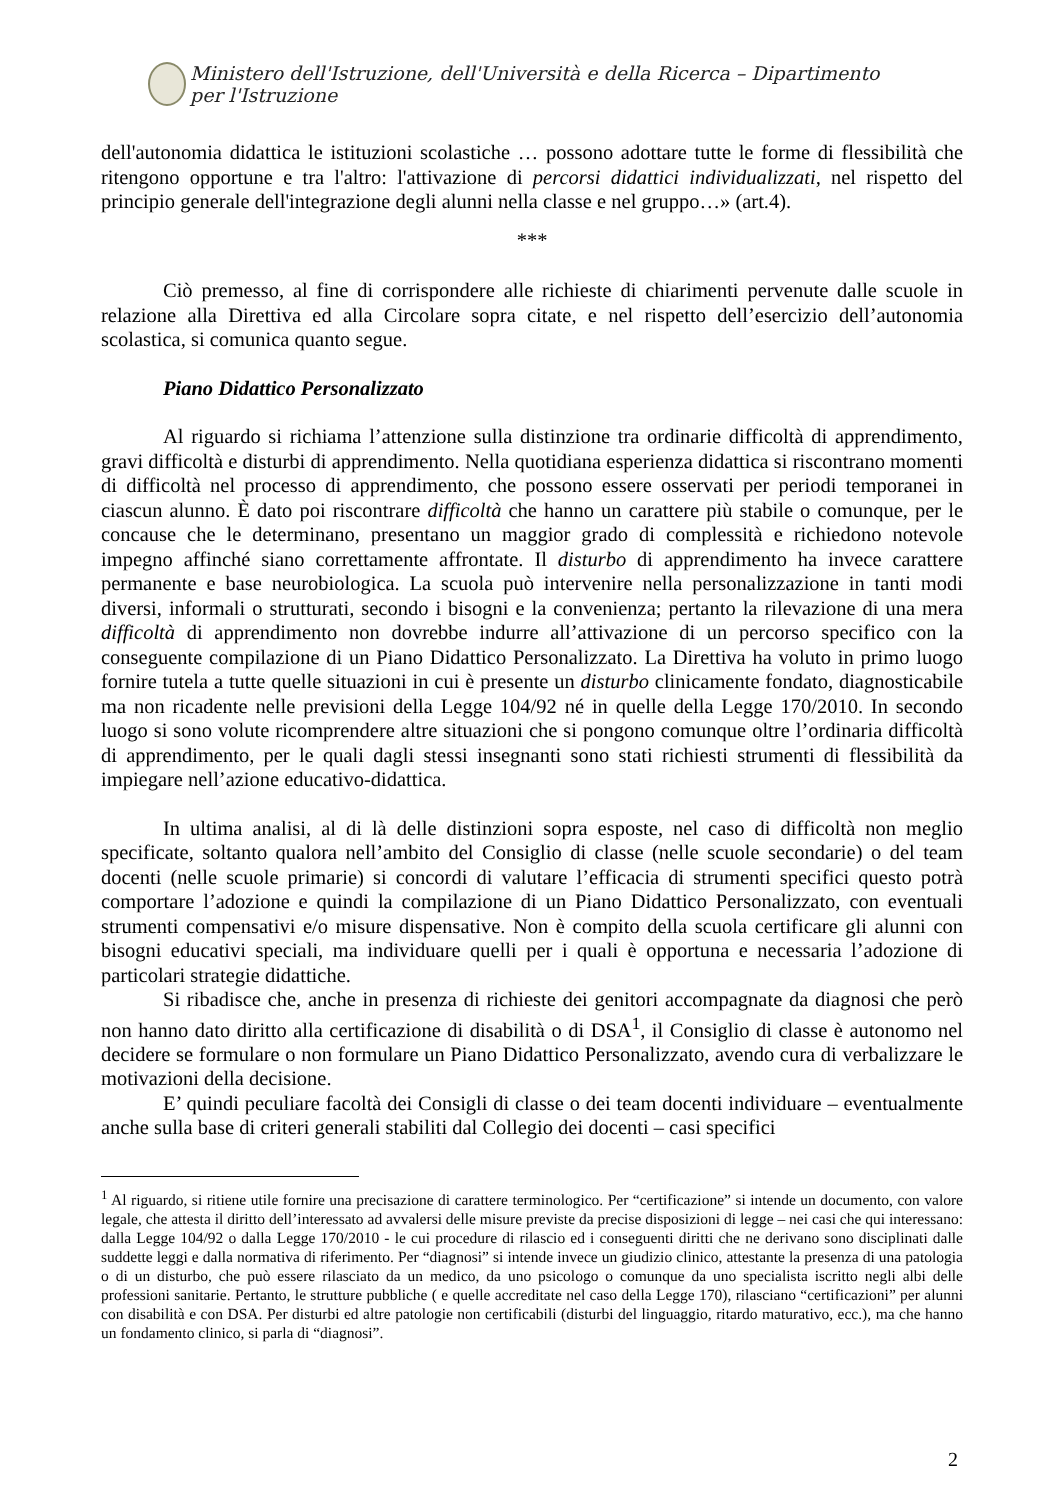Ministero dell'Istruzione, dell'Università e della Ricerca – Dipartimento per l'Istruzione
dell'autonomia didattica le istituzioni scolastiche … possono adottare tutte le forme di flessibilità che ritengono opportune e tra l'altro: l'attivazione di percorsi didattici individualizzati, nel rispetto del principio generale dell'integrazione degli alunni nella classe e nel gruppo…» (art.4).
***
Ciò premesso, al fine di corrispondere alle richieste di chiarimenti pervenute dalle scuole in relazione alla Direttiva ed alla Circolare sopra citate, e nel rispetto dell’esercizio dell’autonomia scolastica, si comunica quanto segue.
Piano Didattico Personalizzato
Al riguardo si richiama l’attenzione sulla distinzione tra ordinarie difficoltà di apprendimento, gravi difficoltà e disturbi di apprendimento. Nella quotidiana esperienza didattica si riscontrano momenti di difficoltà nel processo di apprendimento, che possono essere osservati per periodi temporanei in ciascun alunno. È dato poi riscontrare difficoltà che hanno un carattere più stabile o comunque, per le concause che le determinano, presentano un maggior grado di complessità e richiedono notevole impegno affinché siano correttamente affrontate. Il disturbo di apprendimento ha invece carattere permanente e base neurobiologica. La scuola può intervenire nella personalizzazione in tanti modi diversi, informali o strutturati, secondo i bisogni e la convenienza; pertanto la rilevazione di una mera difficoltà di apprendimento non dovrebbe indurre all’attivazione di un percorso specifico con la conseguente compilazione di un Piano Didattico Personalizzato. La Direttiva ha voluto in primo luogo fornire tutela a tutte quelle situazioni in cui è presente un disturbo clinicamente fondato, diagnosticabile ma non ricadente nelle previsioni della Legge 104/92 né in quelle della Legge 170/2010. In secondo luogo si sono volute ricomprendere altre situazioni che si pongono comunque oltre l’ordinaria difficoltà di apprendimento, per le quali dagli stessi insegnanti sono stati richiesti strumenti di flessibilità da impiegare nell’azione educativo-didattica.
In ultima analisi, al di là delle distinzioni sopra esposte, nel caso di difficoltà non meglio specificate, soltanto qualora nell’ambito del Consiglio di classe (nelle scuole secondarie) o del team docenti (nelle scuole primarie) si concordi di valutare l’efficacia di strumenti specifici questo potrà comportare l’adozione e quindi la compilazione di un Piano Didattico Personalizzato, con eventuali strumenti compensativi e/o misure dispensative. Non è compito della scuola certificare gli alunni con bisogni educativi speciali, ma individuare quelli per i quali è opportuna e necessaria l’adozione di particolari strategie didattiche.
Si ribadisce che, anche in presenza di richieste dei genitori accompagnate da diagnosi che però non hanno dato diritto alla certificazione di disabilità o di DSA<sup>1</sup>, il Consiglio di classe è autonomo nel decidere se formulare o non formulare un Piano Didattico Personalizzato, avendo cura di verbalizzare le motivazioni della decisione.
E’ quindi peculiare facoltà dei Consigli di classe o dei team docenti individuare – eventualmente anche sulla base di criteri generali stabiliti dal Collegio dei docenti – casi specifici
<sup>1</sup> Al riguardo, si ritiene utile fornire una precisazione di carattere terminologico. Per “certificazione” si intende un documento, con valore legale, che attesta il diritto dell’interessato ad avvalersi delle misure previste da precise disposizioni di legge – nei casi che qui interessano: dalla Legge 104/92 o dalla Legge 170/2010 - le cui procedure di rilascio ed i conseguenti diritti che ne derivano sono disciplinati dalle suddette leggi e dalla normativa di riferimento. Per “diagnosi” si intende invece un giudizio clinico, attestante la presenza di una patologia o di un disturbo, che può essere rilasciato da un medico, da uno psicologo o comunque da uno specialista iscritto negli albi delle professioni sanitarie. Pertanto, le strutture pubbliche ( e quelle accreditate nel caso della Legge 170), rilasciano “certificazioni” per alunni con disabilità e con DSA. Per disturbi ed altre patologie non certificabili (disturbi del linguaggio, ritardo maturativo, ecc.), ma che hanno un fondamento clinico, si parla di “diagnosi”.
2